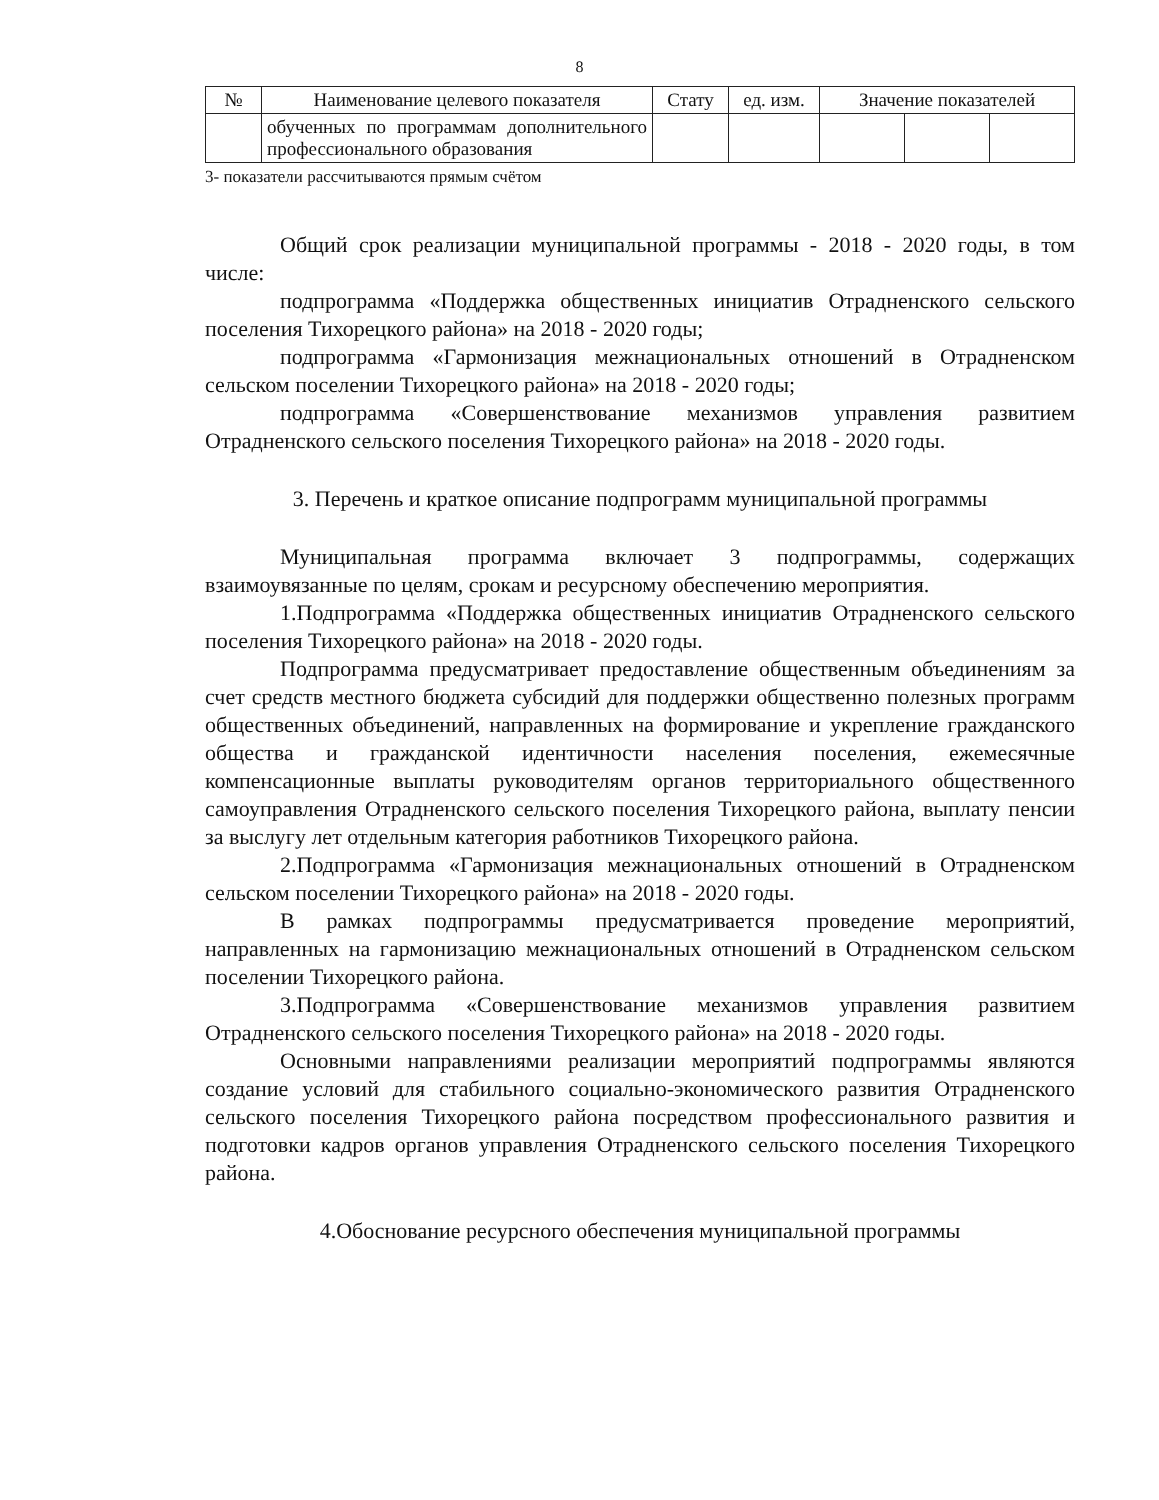8
| № | Наименование целевого показателя | Стату | ед. изм. | Значение показателей | | |
| --- | --- | --- | --- | --- | --- | --- |
| | обученных по программам дополнительного профессионального образования | | | | | |
3- показатели рассчитываются прямым счётом
Общий срок реализации муниципальной программы - 2018 - 2020 годы, в том числе:
подпрограмма «Поддержка общественных инициатив Отрадненского сельского поселения Тихорецкого района» на 2018 - 2020 годы;
подпрограмма «Гармонизация межнациональных отношений в Отрадненском сельском поселении Тихорецкого района» на 2018 - 2020 годы;
подпрограмма «Совершенствование механизмов управления развитием Отрадненского сельского поселения Тихорецкого района» на 2018 - 2020 годы.
3. Перечень и краткое описание подпрограмм муниципальной программы
Муниципальная программа включает 3 подпрограммы, содержащих взаимоувязанные по целям, срокам и ресурсному обеспечению мероприятия.
1.Подпрограмма «Поддержка общественных инициатив Отрадненского сельского поселения Тихорецкого района» на 2018 - 2020 годы.
Подпрограмма предусматривает предоставление общественным объединениям за счет средств местного бюджета субсидий для поддержки общественно полезных программ общественных объединений, направленных на формирование и укрепление гражданского общества и гражданской идентичности населения поселения, ежемесячные компенсационные выплаты руководителям органов территориального общественного самоуправления Отрадненского сельского поселения Тихорецкого района, выплату пенсии за выслугу лет отдельным категория работников Тихорецкого района.
2.Подпрограмма «Гармонизация межнациональных отношений в Отрадненском сельском поселении Тихорецкого района» на 2018 - 2020 годы.
В рамках подпрограммы предусматривается проведение мероприятий, направленных на гармонизацию межнациональных отношений в Отрадненском сельском поселении Тихорецкого района.
3.Подпрограмма «Совершенствование механизмов управления развитием Отрадненского сельского поселения Тихорецкого района» на 2018 - 2020 годы.
Основными направлениями реализации мероприятий подпрограммы являются создание условий для стабильного социально-экономического развития Отрадненского сельского поселения Тихорецкого района посредством профессионального развития и подготовки кадров органов управления Отрадненского сельского поселения Тихорецкого района.
4.Обоснование ресурсного обеспечения муниципальной программы